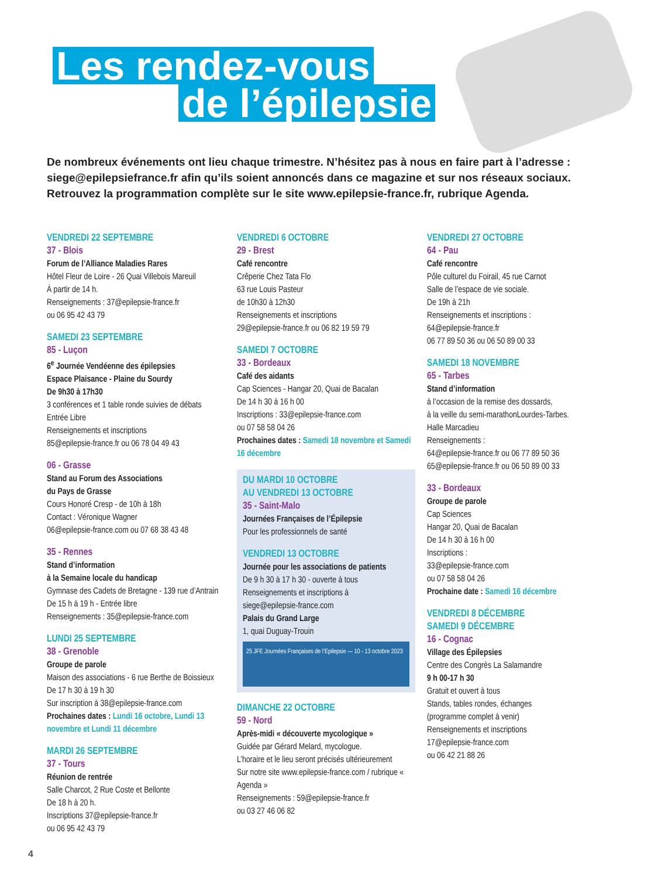Les rendez-vous
de l’épilepsie
De nombreux événements ont lieu chaque trimestre. N’hésitez pas à nous en faire part à l’adresse : siege@epilepsiefrance.fr afin qu’ils soient annoncés dans ce magazine et sur nos réseaux sociaux. Retrouvez la programmation complète sur le site www.epilepsie-france.fr, rubrique Agenda.
VENDREDI 22 SEPTEMBRE
37 - Blois
Forum de l’Alliance Maladies Rares
Hôtel Fleur de Loire - 26 Quai Villebois Mareuil
À partir de 14 h.
Renseignements : 37@epilepsie-france.fr
ou 06 95 42 43 79
SAMEDI 23 SEPTEMBRE
85 - Luçon
6<sup>e</sup> Journée Vendéenne des épilepsies
Espace Plaisance - Plaine du Sourdy
De 9h30 à 17h30
3 conférences et 1 table ronde suivies de débats
Entrée Libre
Renseignements et inscriptions
85@epilepsie-france.fr ou 06 78 04 49 43
06 - Grasse
Stand au Forum des Associations
du Pays de Grasse
Cours Honoré Cresp - de 10h à 18h
Contact : Véronique Wagner
06@epilepsie-france.com ou 07 68 38 43 48
35 - Rennes
Stand d’information
à la Semaine locale du handicap
Gymnase des Cadets de Bretagne - 139 rue d’Antrain
De 15 h à 19 h - Entrée libre
Renseignements : 35@epilepsie-france.com
LUNDI 25 SEPTEMBRE
38 - Grenoble
Groupe de parole
Maison des associations - 6 rue Berthe de Boissieux
De 17 h 30 à 19 h 30
Sur inscription à 38@epilepsie-france.com
Prochaines dates : Lundi 16 octobre, Lundi 13 novembre et Lundi 11 décembre
MARDI 26 SEPTEMBRE
37 - Tours
Réunion de rentrée
Salle Charcot, 2 Rue Coste et Bellonte
De 18 h à 20 h.
Inscriptions 37@epilepsie-france.fr
ou 06 95 42 43 79
VENDREDI 6 OCTOBRE
29 - Brest
Café rencontre
Crêperie Chez Tata Flo
63 rue Louis Pasteur
de 10h30 à 12h30
Renseignements et inscriptions
29@epilepsie-france.fr ou 06 82 19 59 79
SAMEDI 7 OCTOBRE
33 - Bordeaux
Café des aidants
Cap Sciences - Hangar 20, Quai de Bacalan
De 14 h 30 à 16 h 00
Inscriptions : 33@epilepsie-france.com
ou 07 58 58 04 26
Prochaines dates : Samedi 18 novembre et Samedi 16 décembre
DU MARDI 10 OCTOBRE
AU VENDREDI 13 OCTOBRE
35 - Saint-Malo
Journées Françaises de l’Épilepsie
Pour les professionnels de santé
VENDREDI 13 OCTOBRE
Journée pour les associations de patients
De 9 h 30 à 17 h 30 - ouverte à tous
Renseignements et inscriptions à
siege@epilepsie-france.com
Palais du Grand Large
1, quai Duguay-Trouin
25 JFE Journées Françaises de l’Epilepsie — 10 - 13 octobre 2023
DIMANCHE 22 OCTOBRE
59 - Nord
Après-midi « découverte mycologique »
Guidée par Gérard Melard, mycologue.
L’horaire et le lieu seront précisés ultérieurement
Sur notre site www.epilepsie-france.com / rubrique « Agenda »
Renseignements : 59@epilepsie-france.fr
ou 03 27 46 06 82
VENDREDI 27 OCTOBRE
64 - Pau
Café rencontre
Pôle culturel du Foirail, 45 rue Carnot
Salle de l’espace de vie sociale.
De 19h à 21h
Renseignements et inscriptions :
64@epilepsie-france.fr
06 77 89 50 36 ou 06 50 89 00 33
SAMEDI 18 NOVEMBRE
65 - Tarbes
Stand d’information
à l’occasion de la remise des dossards,
à la veille du semi-marathonLourdes-Tarbes.
Halle Marcadieu
Renseignements :
64@epilepsie-france.fr ou 06 77 89 50 36
65@epilepsie-france.fr ou 06 50 89 00 33
33 - Bordeaux
Groupe de parole
Cap Sciences
Hangar 20, Quai de Bacalan
De 14 h 30 à 16 h 00
Inscriptions :
33@epilepsie-france.com
ou 07 58 58 04 26
Prochaine date : Samedi 16 décembre
VENDREDI 8 DÉCEMBRE
SAMEDI 9 DÉCEMBRE
16 - Cognac
Village des Épilepsies
Centre des Congrès La Salamandre
9 h 00-17 h 30
Gratuit et ouvert à tous
Stands, tables rondes, échanges
(programme complet à venir)
Renseignements et inscriptions
17@epilepsie-france.com
ou 06 42 21 88 26
4